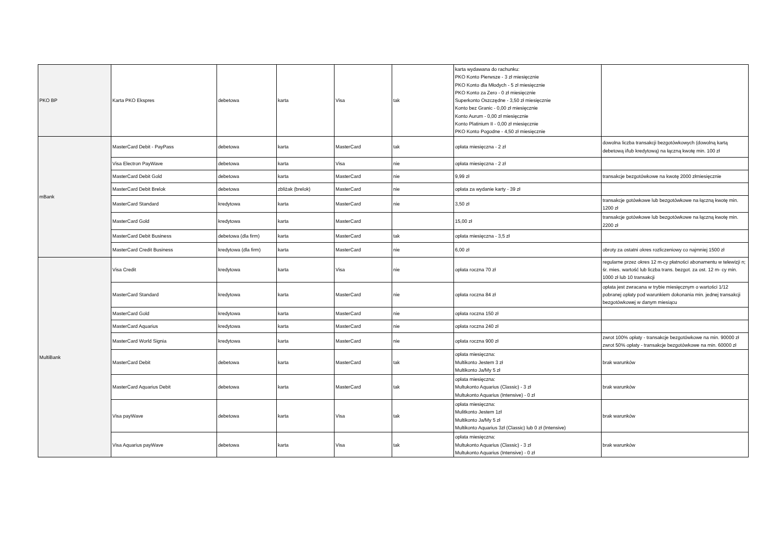| PKO BP | Karta PKO Ekspres | debetowa | karta | Visa | tak | karta wydawana do rachunku: PKO Konto Pierwsze - 3 zł miesięcznie PKO Konto dla Młodych - 5 zł miesięcznie PKO Konto za Zero - 0 zł miesięcznie Superkonto Oszczędne - 3,50 zł miesięcznie Konto bez Granic - 0,00 zł miesięcznie Konto Aurum - 0,00 zł miesięcznie Konto Platinium II - 0,00 zł miesięcznie PKO Konto Pogodne - 4,50 zł miesięcznie | |
| mBank | MasterCard Debit - PayPass | debetowa | karta | MasterCard | tak | opłata miesięczna - 2 zł | dowolna liczba transakcji bezgotówkowych (dowolną kartą debetową i/lub kredytową) na łączną kwotę min. 100 zł |
| | Visa Electron PayWave | debetowa | karta | Visa | nie | opłata miesięczna - 2 zł | |
| | MasterCard Debit Gold | debetowa | karta | MasterCard | nie | 9,99 zł | transakcje bezgotówkowe na kwotę 2000 złmiesięcznie |
| | MasterCard Debit Brelok | debetowa | zbliżak (brelok) | MasterCard | nie | opłata za wydanie karty - 39 zł | |
| | MasterCard Standard | kredytowa | karta | MasterCard | nie | 3,50 zł | transakcje gotówkowe lub bezgotówkowe na łączną kwotę min. 1200 zł |
| | MasterCard Gold | kredytowa | karta | MasterCard | | 15,00 zł | transakcje gotówkowe lub bezgotówkowe na łączną kwotę min. 2200 zł |
| | MasterCard Debit Business | debetowa (dla firm) | karta | MasterCard | tak | opłata miesięczna - 3,5 zł | |
| | MasterCard Credit Business | kredytowa (dla firm) | karta | MasterCard | nie | 6,00 zł | obroty za ostatni okres rozliczeniowy co najmniej 1500 zł |
| MultiBank | Visa Credit | kredytowa | karta | Visa | nie | opłata roczna 70 zł | regularne przez okres 12 m-cy płatności abonamentu w telewizji n; śr. mies. wartość lub liczba trans. bezgot. za ost. 12 m- cy min. 1000 zł lub 10 transakcji |
| | MasterCard Standard | kredytowa | karta | MasterCard | nie | opłata roczna 84 zł | opłata jest zwracana w trybie miesięcznym o wartości 1/12 pobranej opłaty pod warunkiem dokonania min. jednej transakcji bezgotówkowej w danym miesiącu |
| | MasterCard Gold | kredytowa | karta | MasterCard | nie | opłata roczna 150 zł | |
| | MasterCard Aquarius | kredytowa | karta | MasterCard | nie | opłata roczna 240 zł | |
| | MasterCard World Signia | kredytowa | karta | MasterCard | nie | opłata roczna 900 zł | zwrot 100% opłaty - transakcje bezgotówkowe na min. 90000 zł zwrot 50% opłaty - transakcje bezgotówkowe na min. 60000 zł |
| | MasterCard Debit | debetowa | karta | MasterCard | tak | opłata miesięczna: Multikonto Jestem 3 zł Multikonto Ja/My 5 zł | brak warunków |
| | MasterCard Aquarius Debit | debetowa | karta | MasterCard | tak | opłata miesięczna: Multukonto Aquarius (Classic) - 3 zł Multukonto Aquarius (Intensive) - 0 zł | brak warunków |
| | Visa payWave | debetowa | karta | Visa | tak | opłata miesięczna: Mulitkonto Jestem 1zł Multikonto Ja/My 5 zł Multikonto Aquarius 3zł (Classic) lub 0 zł (Intensive) | brak warunków |
| | Visa Aquarius payWave | debetowa | karta | Visa | tak | opłata miesięczna: Multukonto Aquarius (Classic) - 3 zł Multukonto Aquarius (Intensive) - 0 zł | brak warunków |